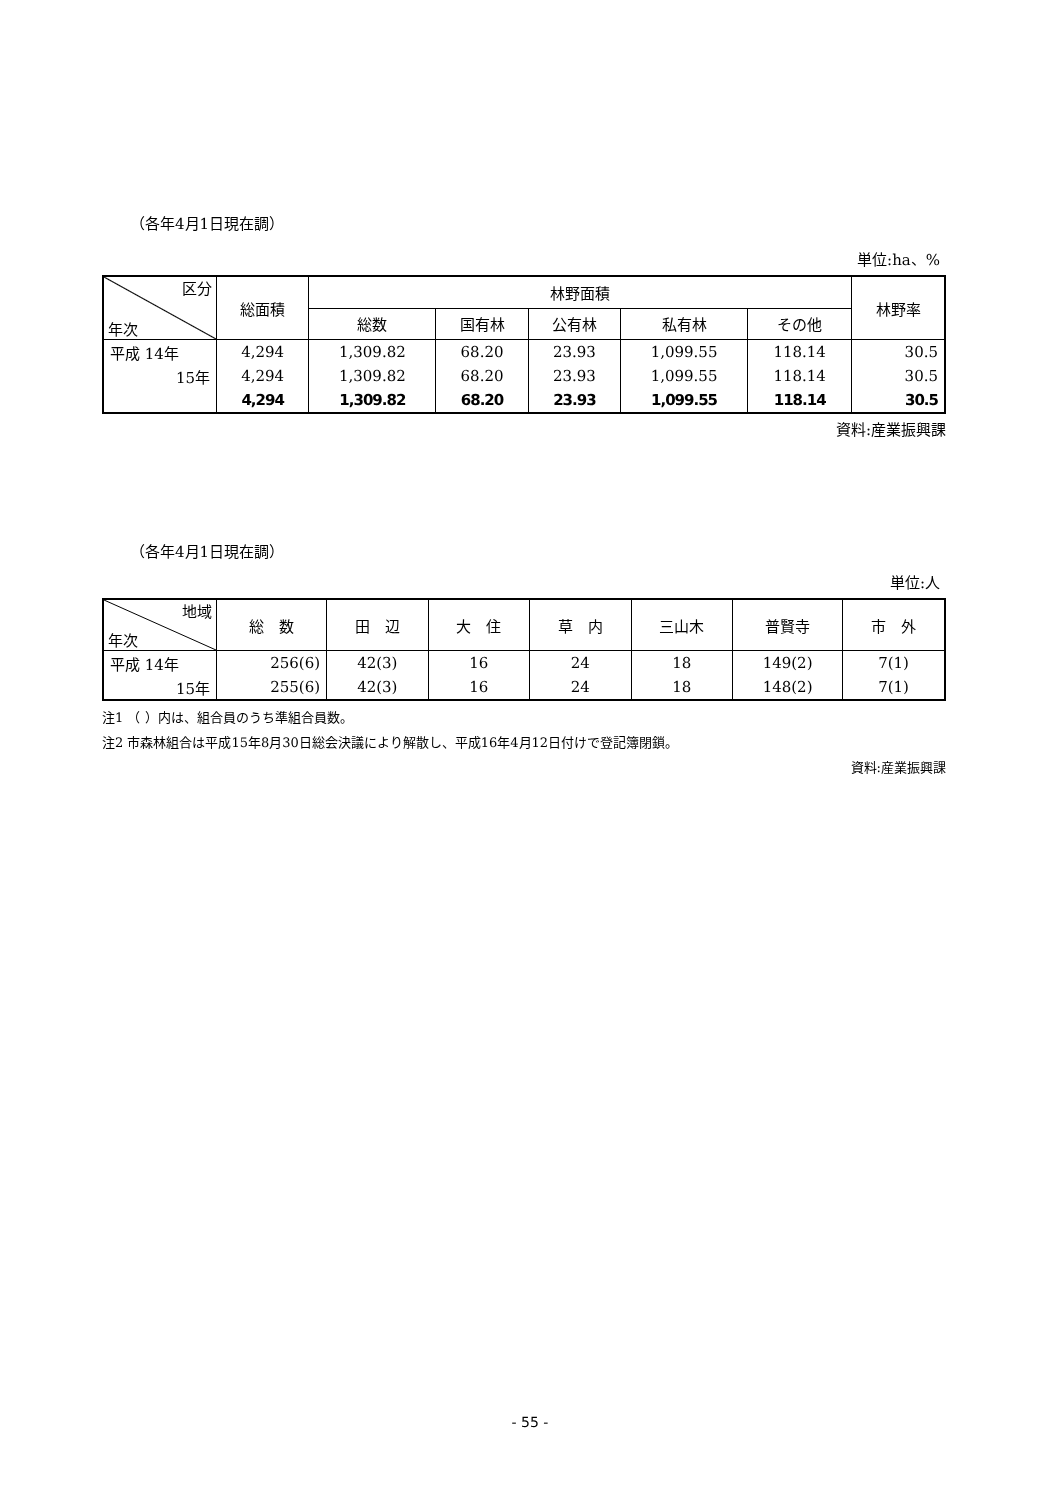（各年4月1日現在調）
単位:ha、%
| 区分 年次 | 総面積 | 林野面積 | | | | | 林野率 |
| --- | --- | --- | --- | --- | --- | --- | --- |
| | | 総数 | 国有林 | 公有林 | 私有林 | その他 | |
| 平成 14年 | 4,294 | 1,309.82 | 68.20 | 23.93 | 1,099.55 | 118.14 | 30.5 |
| 15年 | 4,294 | 1,309.82 | 68.20 | 23.93 | 1,099.55 | 118.14 | 30.5 |
| | 4,294 | 1,309.82 | 68.20 | 23.93 | 1,099.55 | 118.14 | 30.5 |
資料:産業振興課
（各年4月1日現在調）
単位:人
| 地域 年次 | 総 数 | 田 辺 | 大 住 | 草 内 | 三山木 | 普賢寺 | 市 外 |
| --- | --- | --- | --- | --- | --- | --- | --- |
| 平成 14年 | 256(6) | 42(3) | 16 | 24 | 18 | 149(2) | 7(1) |
| 15年 | 255(6) | 42(3) | 16 | 24 | 18 | 148(2) | 7(1) |
注1 （ ）内は、組合員のうち準組合員数。
注2 市森林組合は平成15年8月30日総会決議により解散し、平成16年4月12日付けで登記簿閉鎖。
資料:産業振興課
- 55 -